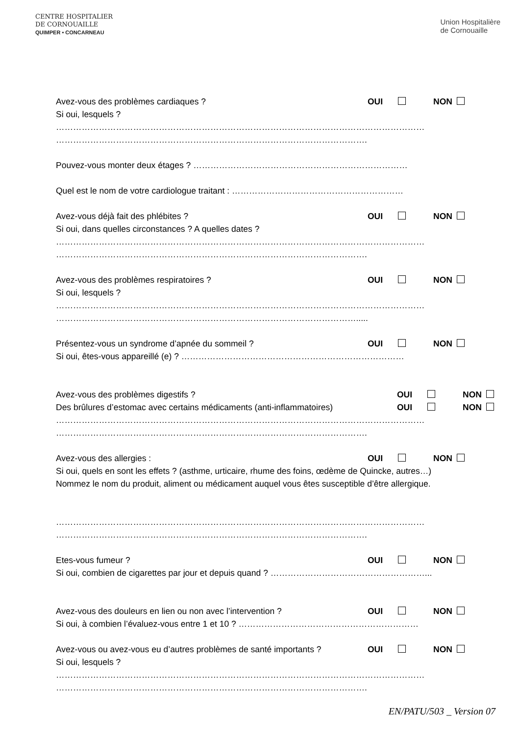CENTRE HOSPITALIER
DE CORNOUAILLE
QUIMPER • CONCARNEAU
Union Hospitalière
de Cornouaille
Avez-vous des problèmes cardiaques ? OUI NON
Si oui, lesquels ?
…………………………………………………………………………………………………………………
……………………………………………………………………………………………….
Pouvez-vous monter deux étages ? …………………………………………………………………
Quel est le nom de votre cardiologue traitant : ……………………………………………………
Avez-vous déjà fait des phlébites ? OUI NON
Si oui, dans quelles circonstances ? A quelles dates ?
…………………………………………………………………………………………………………………
……………………………………………………………………………………………….
Avez-vous des problèmes respiratoires ? OUI NON
Si oui, lesquels ?
…………………………………………………………………………………………………………………
…………………………………………………………………………………………….....
Présentez-vous un syndrome d’apnée du sommeil ? OUI NON
Si oui, êtes-vous appareillé (e) ? ……………………………………………………………………
Avez-vous des problèmes digestifs ? OUI NON
Des brûlures d’estomac avec certains médicaments (anti-inflammatoires) OUI NON
…………………………………………………………………………………………………………………
……………………………………………………………………………………………….
Avez-vous des allergies : OUI NON
Si oui, quels en sont les effets ? (asthme, urticaire, rhume des foins, œdème de Quincke, autres…)
Nommez le nom du produit, aliment ou médicament auquel vous êtes susceptible d’être allergique.
…………………………………………………………………………………………………………………
……………………………………………………………………………………………….
Etes-vous fumeur ? OUI NON
Si oui, combien de cigarettes par jour et depuis quand ? ………………………………………………...
Avez-vous des douleurs en lien ou non avec l’intervention ? OUI NON
Si oui, à combien l’évaluez-vous entre 1 et 10 ? ………………………………………………………
Avez-vous ou avez-vous eu d’autres problèmes de santé importants ? OUI NON
Si oui, lesquels ?
…………………………………………………………………………………………………………………
……………………………………………………………………………………………….
EN/PATU/503 _ Version 07